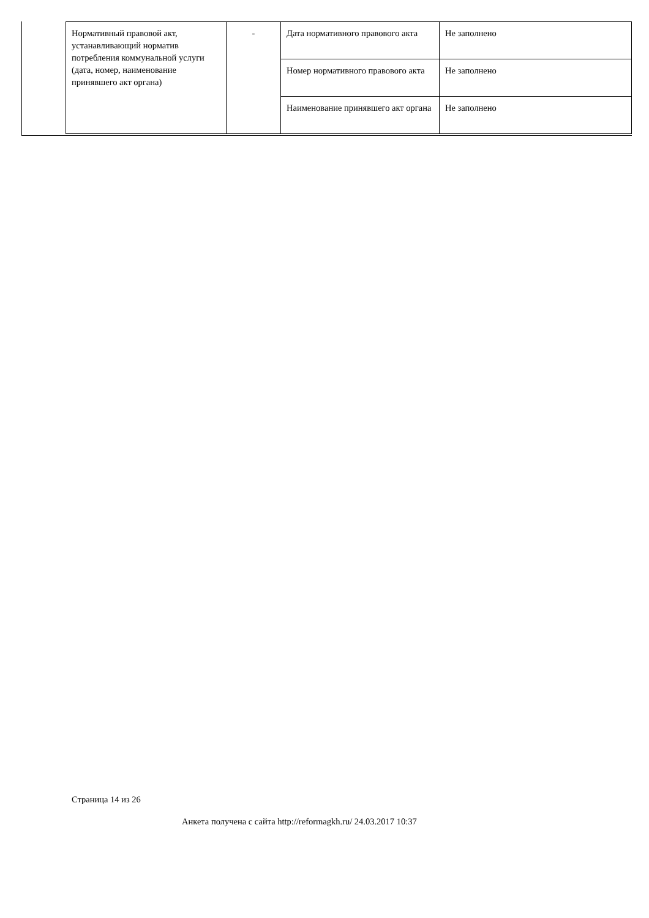| Нормативный правовой акт, устанавливающий норматив потребления коммунальной услуги (дата, номер, наименование принявшего акт органа) | - | Дата нормативного правового акта | Не заполнено |
| | | Номер нормативного правового акта | Не заполнено |
| | | Наименование принявшего акт органа | Не заполнено |
Страница 14 из 26
Анкета получена с сайта http://reformagkh.ru/ 24.03.2017 10:37